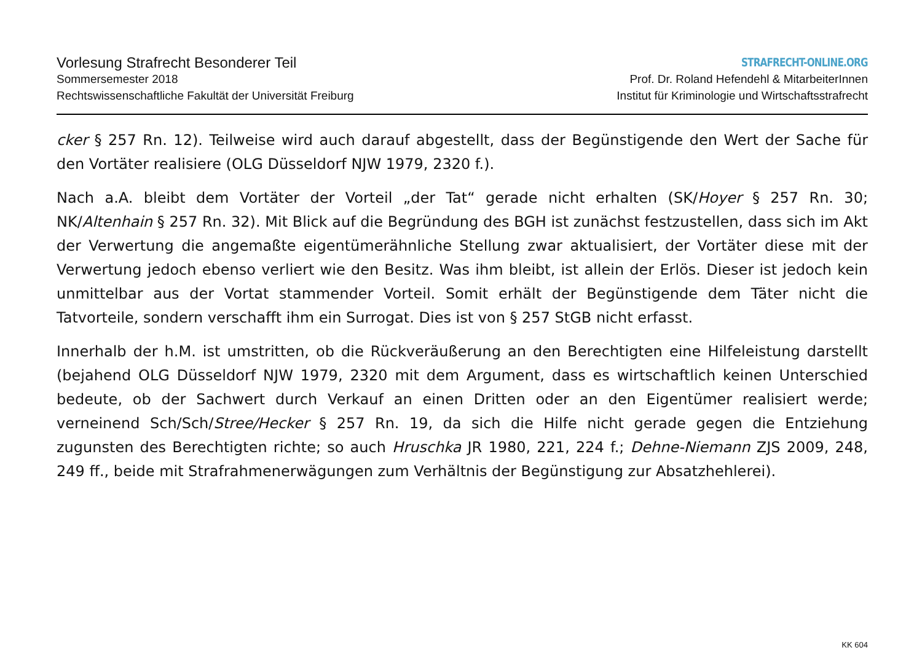Vorlesung Strafrecht Besonderer Teil
Sommersemester 2018
Rechtswissenschaftliche Fakultät der Universität Freiburg
STRAFRECHT-ONLINE.ORG
Prof. Dr. Roland Hefendehl & MitarbeiterInnen
Institut für Kriminologie und Wirtschaftsstrafrecht
cker § 257 Rn. 12). Teilweise wird auch darauf abgestellt, dass der Begünstigende den Wert der Sache für den Vortäter realisiere (OLG Düsseldorf NJW 1979, 2320 f.).
Nach a.A. bleibt dem Vortäter der Vorteil „der Tat“ gerade nicht erhalten (SK/Hoyer § 257 Rn. 30; NK/Altenhain § 257 Rn. 32). Mit Blick auf die Begründung des BGH ist zunächst festzustellen, dass sich im Akt der Verwertung die angemaßte eigentümerähnliche Stellung zwar aktualisiert, der Vortäter diese mit der Verwertung jedoch ebenso verliert wie den Besitz. Was ihm bleibt, ist allein der Erlös. Dieser ist jedoch kein unmittelbar aus der Vortat stammender Vorteil. Somit erhält der Begünstigende dem Täter nicht die Tatvorteile, sondern verschafft ihm ein Surrogat. Dies ist von § 257 StGB nicht erfasst.
Innerhalb der h.M. ist umstritten, ob die Rückveräußerung an den Berechtigten eine Hilfeleistung darstellt (bejahend OLG Düsseldorf NJW 1979, 2320 mit dem Argument, dass es wirtschaftlich keinen Unterschied bedeute, ob der Sachwert durch Verkauf an einen Dritten oder an den Eigentümer realisiert werde; verneinend Sch/Sch/Stree/Hecker § 257 Rn. 19, da sich die Hilfe nicht gerade gegen die Entziehung zugunsten des Berechtigten richte; so auch Hruschka JR 1980, 221, 224 f.; Dehne-Niemann ZJS 2009, 248, 249 ff., beide mit Strafrahmenerwägungen zum Verhältnis der Begünstigung zur Absatzhehlerei).
KK 604